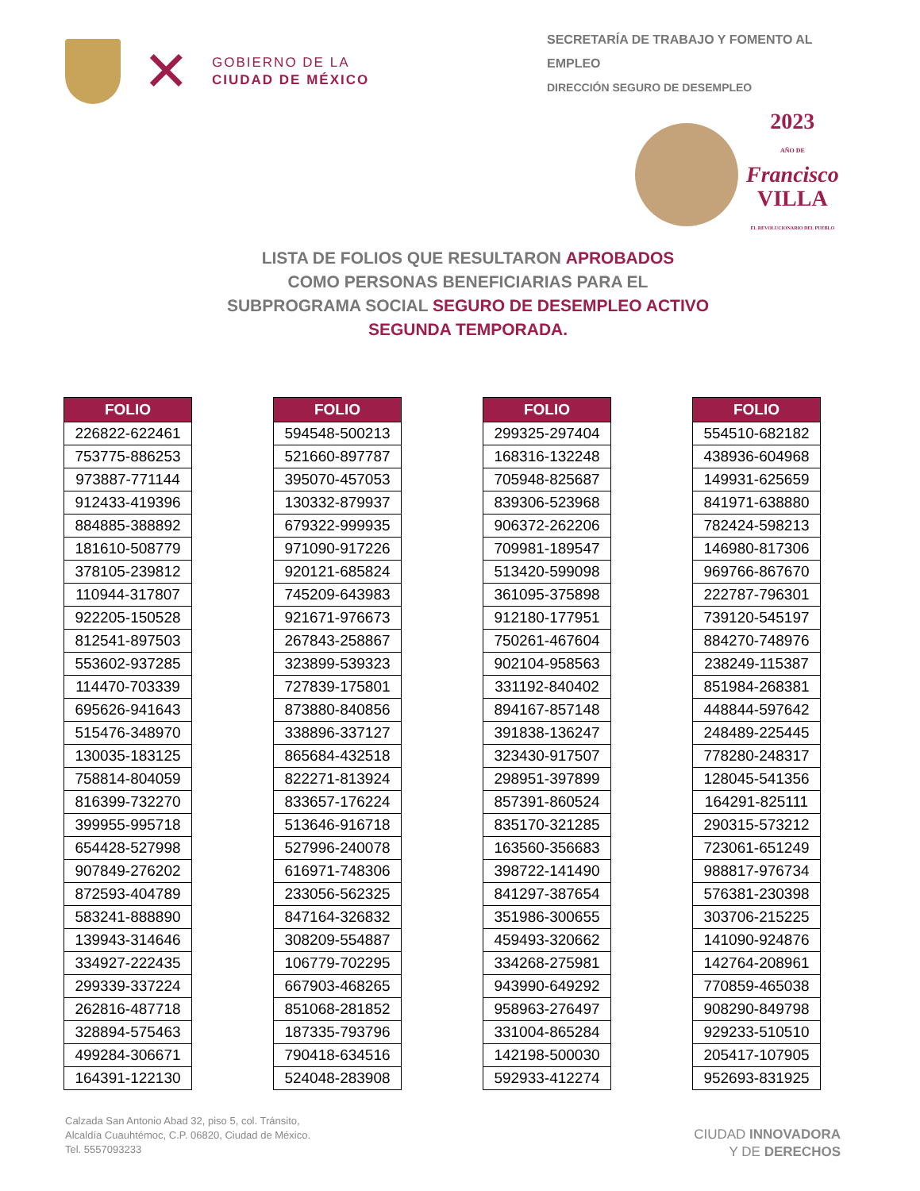✕
GOBIERNO DE LA
CIUDAD DE MÉXICO
SECRETARÍA DE TRABAJO Y FOMENTO AL EMPLEO
DIRECCIÓN SEGURO DE DESEMPLEO
2023
AÑO DE
Francisco
VILLA
EL REVOLUCIONARIO DEL PUEBLO
LISTA DE FOLIOS QUE RESULTARON APROBADOS
COMO PERSONAS BENEFICIARIAS PARA EL
SUBPROGRAMA SOCIAL SEGURO DE DESEMPLEO ACTIVO
SEGUNDA TEMPORADA.
| FOLIO |
| --- |
| 226822-622461 |
| 753775-886253 |
| 973887-771144 |
| 912433-419396 |
| 884885-388892 |
| 181610-508779 |
| 378105-239812 |
| 110944-317807 |
| 922205-150528 |
| 812541-897503 |
| 553602-937285 |
| 114470-703339 |
| 695626-941643 |
| 515476-348970 |
| 130035-183125 |
| 758814-804059 |
| 816399-732270 |
| 399955-995718 |
| 654428-527998 |
| 907849-276202 |
| 872593-404789 |
| 583241-888890 |
| 139943-314646 |
| 334927-222435 |
| 299339-337224 |
| 262816-487718 |
| 328894-575463 |
| 499284-306671 |
| 164391-122130 |
| FOLIO |
| --- |
| 594548-500213 |
| 521660-897787 |
| 395070-457053 |
| 130332-879937 |
| 679322-999935 |
| 971090-917226 |
| 920121-685824 |
| 745209-643983 |
| 921671-976673 |
| 267843-258867 |
| 323899-539323 |
| 727839-175801 |
| 873880-840856 |
| 338896-337127 |
| 865684-432518 |
| 822271-813924 |
| 833657-176224 |
| 513646-916718 |
| 527996-240078 |
| 616971-748306 |
| 233056-562325 |
| 847164-326832 |
| 308209-554887 |
| 106779-702295 |
| 667903-468265 |
| 851068-281852 |
| 187335-793796 |
| 790418-634516 |
| 524048-283908 |
| FOLIO |
| --- |
| 299325-297404 |
| 168316-132248 |
| 705948-825687 |
| 839306-523968 |
| 906372-262206 |
| 709981-189547 |
| 513420-599098 |
| 361095-375898 |
| 912180-177951 |
| 750261-467604 |
| 902104-958563 |
| 331192-840402 |
| 894167-857148 |
| 391838-136247 |
| 323430-917507 |
| 298951-397899 |
| 857391-860524 |
| 835170-321285 |
| 163560-356683 |
| 398722-141490 |
| 841297-387654 |
| 351986-300655 |
| 459493-320662 |
| 334268-275981 |
| 943990-649292 |
| 958963-276497 |
| 331004-865284 |
| 142198-500030 |
| 592933-412274 |
| FOLIO |
| --- |
| 554510-682182 |
| 438936-604968 |
| 149931-625659 |
| 841971-638880 |
| 782424-598213 |
| 146980-817306 |
| 969766-867670 |
| 222787-796301 |
| 739120-545197 |
| 884270-748976 |
| 238249-115387 |
| 851984-268381 |
| 448844-597642 |
| 248489-225445 |
| 778280-248317 |
| 128045-541356 |
| 164291-825111 |
| 290315-573212 |
| 723061-651249 |
| 988817-976734 |
| 576381-230398 |
| 303706-215225 |
| 141090-924876 |
| 142764-208961 |
| 770859-465038 |
| 908290-849798 |
| 929233-510510 |
| 205417-107905 |
| 952693-831925 |
Calzada San Antonio Abad 32, piso 5, col. Tránsito,
Alcaldía Cuauhtémoc, C.P. 06820, Ciudad de México.
Tel. 5557093233
CIUDAD INNOVADORA
Y DE DERECHOS